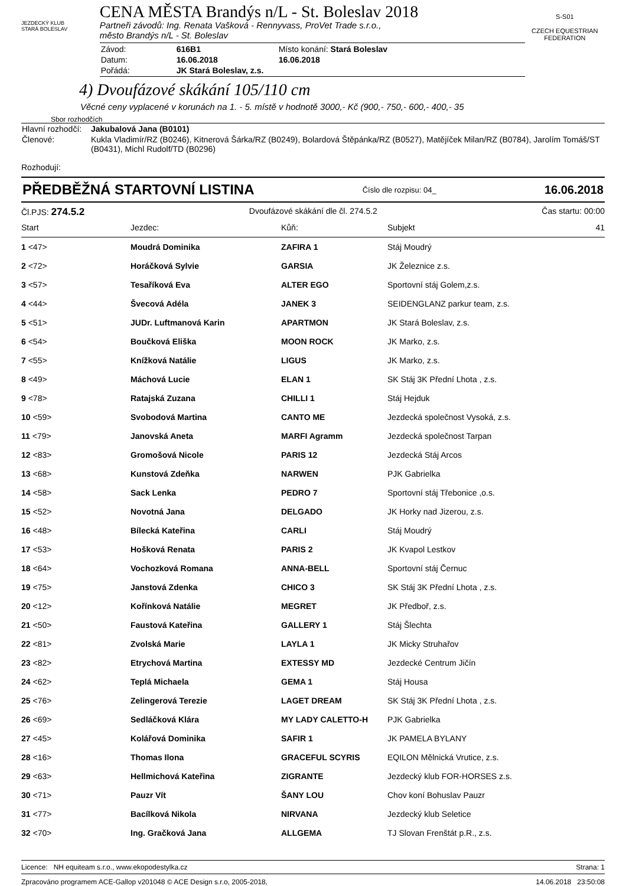JEZDECKÝ KLUB
STARÁ BOLESLAV
CENA MĚSTA Brandýs n/L - St. Boleslav 2018
Partneři závodů: Ing. Renata Vašková - Rennyvass, ProVet Trade s.r.o.,
město Brandýs n/L - St. Boleslav
| Závod: | 616B1 | Místo konání: Stará Boleslav |
| Datum: | 16.06.2018 | 16.06.2018 |
| Pořádá: | JK Stará Boleslav, z.s. | |
S-S01
CZECH EQUESTRIAN FEDERATION
4) Dvoufázové skákání 105/110 cm
Věcné ceny vyplacené v korunách na 1. - 5. místě v hodnotě 3000,- Kč (900,- 750,- 600,- 400,- 35
Sbor rozhodčích
| Hlavní rozhodčí: | Jakubalová Jana (B0101) |
| Členové: | Kukla Vladimír/RZ (B0246), Kitnerová Šárka/RZ (B0249), Bolardová Štěpánka/RZ (B0527), Matějíček Milan/RZ (B0784), Jarolím Tomáš/ST (B0431), Michl Rudolf/TD (B0296) |
Rozhodují:
PŘEDBĚŽNÁ STARTOVNÍ LISTINA Číslo dle rozpisu: 04_ 16.06.2018
Čl.PJS: 274.5.2 Dvoufázové skákání dle čl. 274.5.2 Čas startu: 00:00
| Start | Jezdec: | Kůň: | Subjekt | 41 |
| 1 <47> | Moudrá Dominika | ZAFIRA 1 | Stáj Moudrý | |
| 2 <72> | Horáčková Sylvie | GARSIA | JK Železnice z.s. | |
| 3 <57> | Tesaříková Eva | ALTER EGO | Sportovní stáj Golem,z.s. | |
| 4 <44> | Švecová Adéla | JANEK 3 | SEIDENGLANZ parkur team, z.s. | |
| 5 <51> | JUDr. Luftmanová Karin | APARTMON | JK Stará Boleslav, z.s. | |
| 6 <54> | Boučková Eliška | MOON ROCK | JK Marko, z.s. | |
| 7 <55> | Knížková Natálie | LIGUS | JK Marko, z.s. | |
| 8 <49> | Máchová Lucie | ELAN 1 | SK Stáj 3K Přední Lhota , z.s. | |
| 9 <78> | Ratajská Zuzana | CHILLI 1 | Stáj Hejduk | |
| 10 <59> | Svobodová Martina | CANTO ME | Jezdecká společnost Vysoká, z.s. | |
| 11 <79> | Janovská Aneta | MARFI Agramm | Jezdecká společnost Tarpan | |
| 12 <83> | Gromošová Nicole | PARIS 12 | Jezdecká Stáj Arcos | |
| 13 <68> | Kunstová Zdeňka | NARWEN | PJK Gabrielka | |
| 14 <58> | Sack Lenka | PEDRO 7 | Sportovní stáj Třebonice ,o.s. | |
| 15 <52> | Novotná Jana | DELGADO | JK Horky nad Jizerou, z.s. | |
| 16 <48> | Bílecká Kateřina | CARLI | Stáj Moudrý | |
| 17 <53> | Hošková Renata | PARIS 2 | JK Kvapol Lestkov | |
| 18 <64> | Vochozková Romana | ANNA-BELL | Sportovní stáj Černuc | |
| 19 <75> | Janstová Zdenka | CHICO 3 | SK Stáj 3K Přední Lhota , z.s. | |
| 20 <12> | Kořínková Natálie | MEGRET | JK Předboř, z.s. | |
| 21 <50> | Faustová Kateřina | GALLERY 1 | Stáj Šlechta | |
| 22 <81> | Zvolská Marie | LAYLA 1 | JK Micky Struhařov | |
| 23 <82> | Etrychová Martina | EXTESSY MD | Jezdecké Centrum Jičín | |
| 24 <62> | Teplá Michaela | GEMA 1 | Stáj Housa | |
| 25 <76> | Zelingerová Terezie | LAGET DREAM | SK Stáj 3K Přední Lhota , z.s. | |
| 26 <69> | Sedláčková Klára | MY LADY CALETTO-H | PJK Gabrielka | |
| 27 <45> | Kolářová Dominika | SAFIR 1 | JK PAMELA BYLANY | |
| 28 <16> | Thomas Ilona | GRACEFUL SCYRIS | EQILON Mělnická Vrutice, z.s. | |
| 29 <63> | Hellmichová Kateřina | ZIGRANTE | Jezdecký klub FOR-HORSES z.s. | |
| 30 <71> | Pauzr Vít | ŠANY LOU | Chov koní Bohuslav Pauzr | |
| 31 <77> | Bacílková Nikola | NIRVANA | Jezdecký klub Seletice | |
| 32 <70> | Ing. Gračková Jana | ALLGEMA | TJ Slovan Frenštát p.R., z.s. | |
Licence: NH equiteam s.r.o., www.ekopodestylka.cz Strana: 1
Zpracováno programem ACE-Gallop v201048 © ACE Design s.r.o, 2005-2018, 14.06.2018 23:50:08